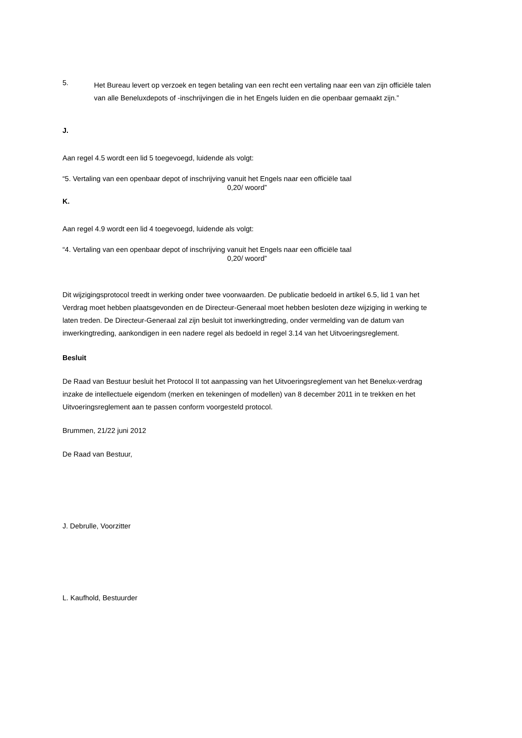5.
Het Bureau levert op verzoek en tegen betaling van een recht een vertaling naar een van zijn officiële talen van alle Beneluxdepots of -inschrijvingen die in het Engels luiden en die openbaar gemaakt zijn.”
J.
Aan regel 4.5 wordt een lid 5 toegevoegd, luidende als volgt:
“5. Vertaling van een openbaar depot of inschrijving vanuit het Engels naar een officiële taal
0,20/ woord”
K.
Aan regel 4.9 wordt een lid 4 toegevoegd, luidende als volgt:
“4. Vertaling van een openbaar depot of inschrijving vanuit het Engels naar een officiële taal
0,20/ woord”
Dit wijzigingsprotocol treedt in werking onder twee voorwaarden. De publicatie bedoeld in artikel 6.5, lid 1 van het Verdrag moet hebben plaatsgevonden en de Directeur-Generaal moet hebben besloten deze wijziging in werking te laten treden. De Directeur-Generaal zal zijn besluit tot inwerkingtreding, onder vermelding van de datum van inwerkingtreding, aankondigen in een nadere regel als bedoeld in regel 3.14 van het Uitvoeringsreglement.
Besluit
De Raad van Bestuur besluit het Protocol II tot aanpassing van het Uitvoeringsreglement van het Benelux-verdrag inzake de intellectuele eigendom (merken en tekeningen of modellen) van 8 december 2011 in te trekken en het Uitvoeringsreglement aan te passen conform voorgesteld protocol.
Brummen, 21/22 juni 2012
De Raad van Bestuur,
J. Debrulle, Voorzitter
L. Kaufhold, Bestuurder